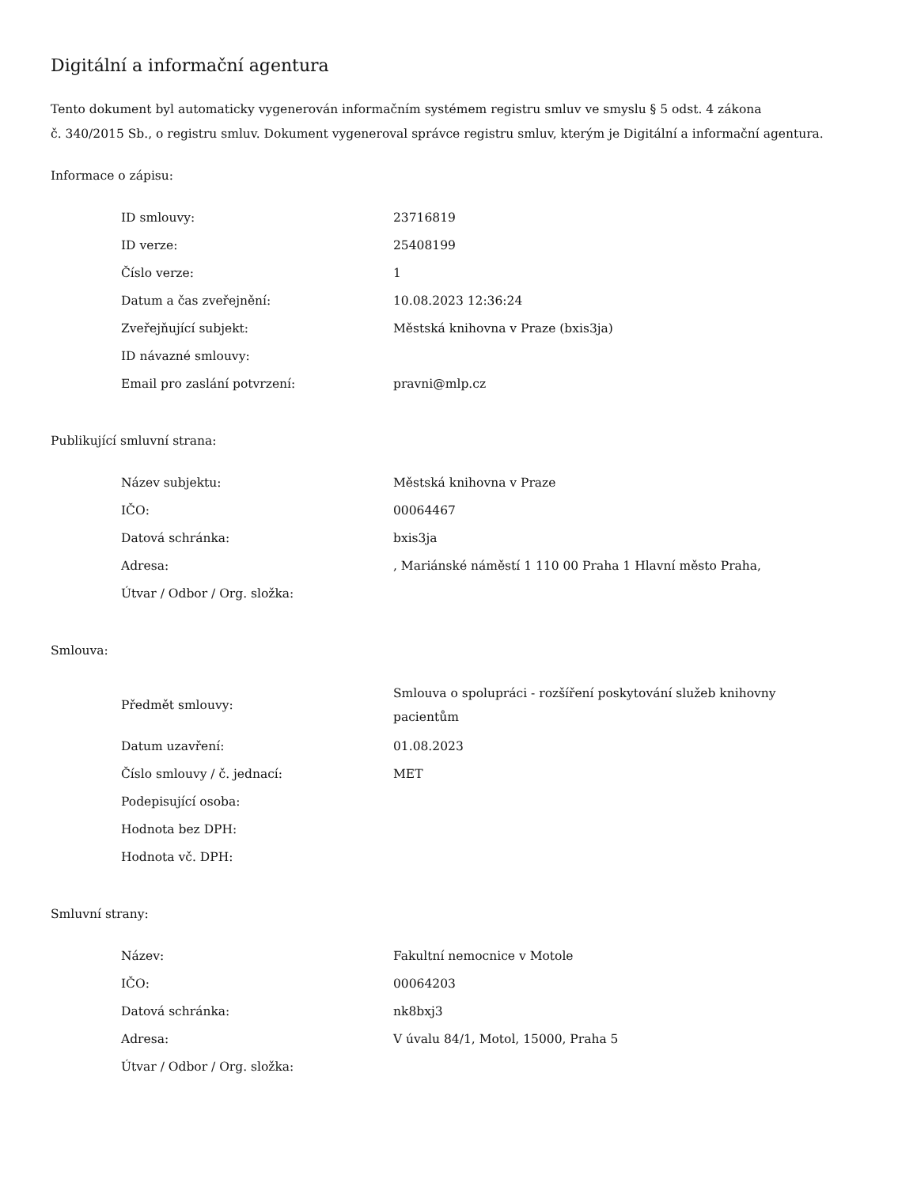Digitální a informační agentura
Tento dokument byl automaticky vygenerován informačním systémem registru smluv ve smyslu § 5 odst. 4 zákona
č. 340/2015 Sb., o registru smluv. Dokument vygeneroval správce registru smluv, kterým je Digitální a informační agentura.
Informace o zápisu:
| ID smlouvy: | 23716819 |
| ID verze: | 25408199 |
| Číslo verze: | 1 |
| Datum a čas zveřejnění: | 10.08.2023 12:36:24 |
| Zveřejňující subjekt: | Městská knihovna v Praze (bxis3ja) |
| ID návazné smlouvy: | |
| Email pro zaslání potvrzení: | pravni@mlp.cz |
Publikující smluvní strana:
| Název subjektu: | Městská knihovna v Praze |
| IČO: | 00064467 |
| Datová schránka: | bxis3ja |
| Adresa: | , Mariánské náměstí 1 110 00 Praha 1 Hlavní město Praha, |
| Útvar / Odbor / Org. složka: | |
Smlouva:
| Předmět smlouvy: | Smlouva o spolupráci - rozšíření poskytování služeb knihovny pacientům |
| Datum uzavření: | 01.08.2023 |
| Číslo smlouvy / č. jednací: | MET |
| Podepisující osoba: | |
| Hodnota bez DPH: | |
| Hodnota vč. DPH: | |
Smluvní strany:
| Název: | Fakultní nemocnice v Motole |
| IČO: | 00064203 |
| Datová schránka: | nk8bxj3 |
| Adresa: | V úvalu 84/1, Motol, 15000, Praha 5 |
| Útvar / Odbor / Org. složka: | |